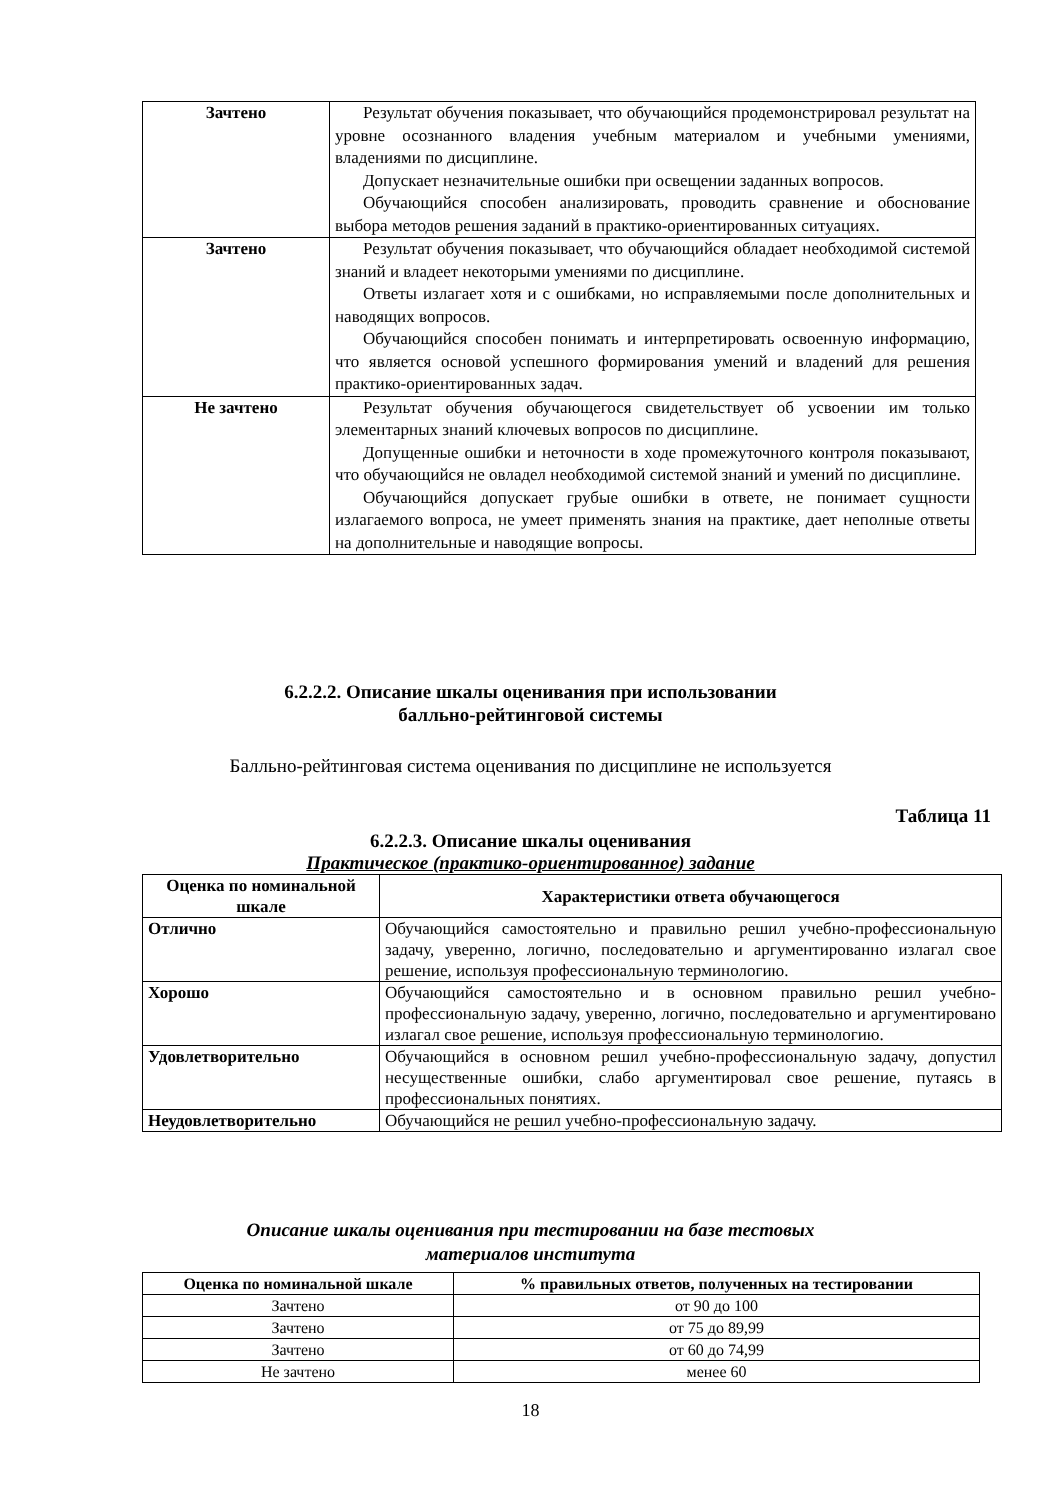| Зачтено | Результат обучения показывает, что обучающийся продемонстрировал результат на уровне осознанного владения учебным материалом и учебными умениями, владениями по дисциплине. Допускает незначительные ошибки при освещении заданных вопросов. Обучающийся способен анализировать, проводить сравнение и обоснование выбора методов решения заданий в практико-ориентированных ситуациях. |
| Зачтено | Результат обучения показывает, что обучающийся обладает необходимой системой знаний и владеет некоторыми умениями по дисциплине. Ответы излагает хотя и с ошибками, но исправляемыми после дополнительных и наводящих вопросов. Обучающийся способен понимать и интерпретировать освоенную информацию, что является основой успешного формирования умений и владений для решения практико-ориентированных задач. |
| Не зачтено | Результат обучения обучающегося свидетельствует об усвоении им только элементарных знаний ключевых вопросов по дисциплине. Допущенные ошибки и неточности в ходе промежуточного контроля показывают, что обучающийся не овладел необходимой системой знаний и умений по дисциплине. Обучающийся допускает грубые ошибки в ответе, не понимает сущности излагаемого вопроса, не умеет применять знания на практике, дает неполные ответы на дополнительные и наводящие вопросы. |
6.2.2.2. Описание шкалы оценивания при использовании
балльно-рейтинговой системы
Балльно-рейтинговая система оценивания по дисциплине не используется
Таблица 11
6.2.2.3. Описание шкалы оценивания
Практическое (практико-ориентированное) задание
| Оценка по номинальной шкале | Характеристики ответа обучающегося |
| --- | --- |
| Отлично | Обучающийся самостоятельно и правильно решил учебно-профессиональную задачу, уверенно, логично, последовательно и аргументированно излагал свое решение, используя профессиональную терминологию. |
| Хорошо | Обучающийся самостоятельно и в основном правильно решил учебно-профессиональную задачу, уверенно, логично, последовательно и аргументировано излагал свое решение, используя профессиональную терминологию. |
| Удовлетворительно | Обучающийся в основном решил учебно-профессиональную задачу, допустил несущественные ошибки, слабо аргументировал свое решение, путаясь в профессиональных понятиях. |
| Неудовлетворительно | Обучающийся не решил учебно-профессиональную задачу. |
Описание шкалы оценивания при тестировании на базе тестовых
материалов института
| Оценка по номинальной шкале | % правильных ответов, полученных на тестировании |
| --- | --- |
| Зачтено | от 90 до 100 |
| Зачтено | от 75 до 89,99 |
| Зачтено | от 60 до 74,99 |
| Не зачтено | менее 60 |
18